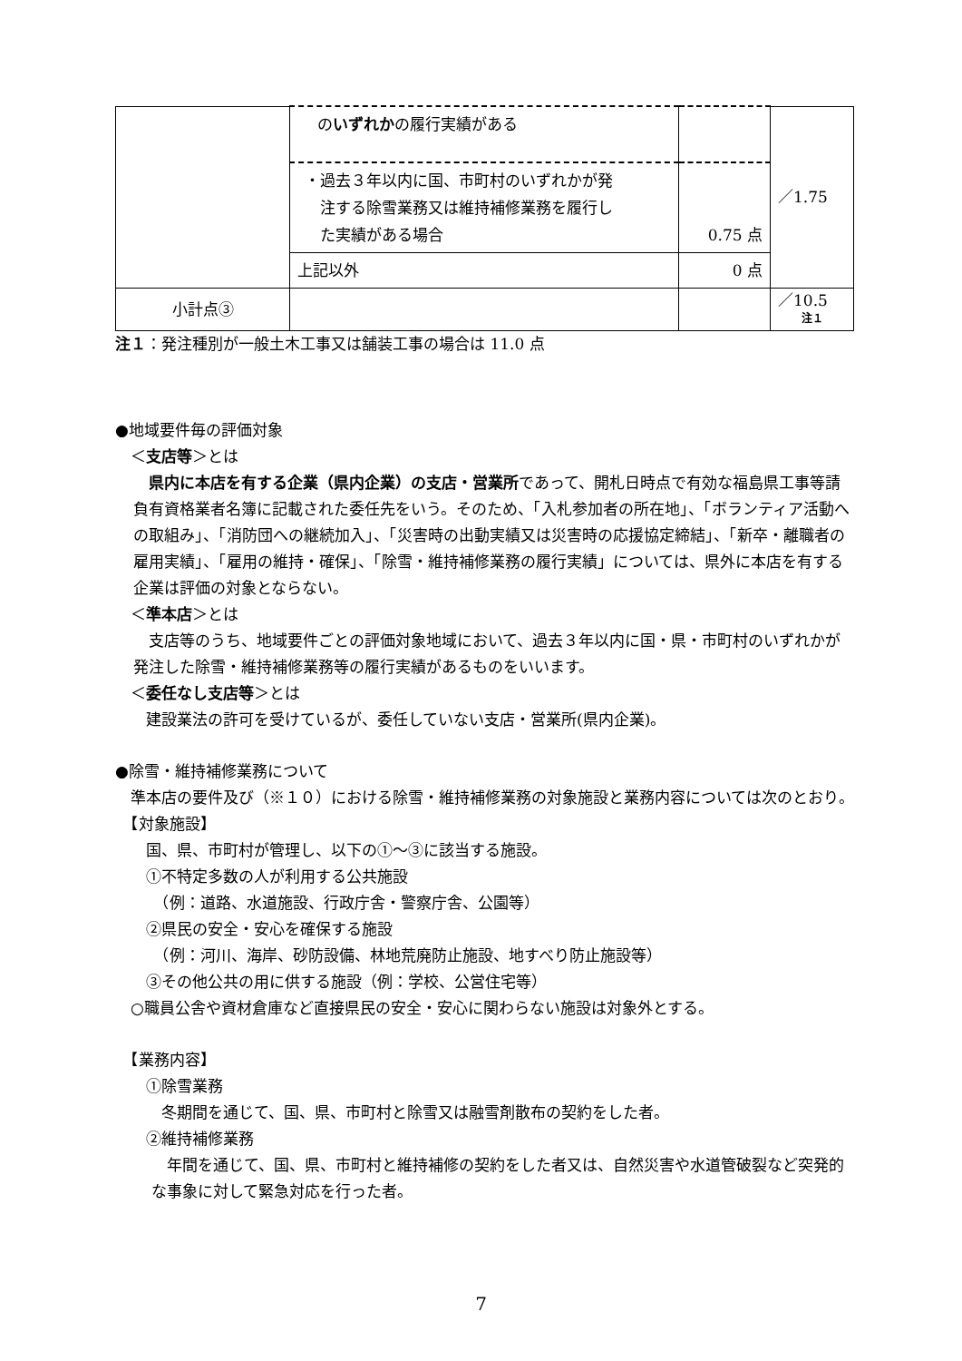| | の いずれか の履行実績がある | | ／1.75 |
| | ・過去３年以内に国、市町村のいずれかが発 注する除雪業務又は維持補修業務を履行し た実績がある場合 | 0.75 点 | |
| | 上記以外 | 0 点 | |
| 小計点③ | | | ／10.5 注１ |
注１：発注種別が一般土木工事又は舗装工事の場合は 11.0 点
●地域要件毎の評価対象
　＜支店等＞とは
　県内に本店を有する企業（県内企業）の支店・営業所であって、開札日時点で有効な福島県工事等請負有資格業者名簿に記載された委任先をいう。そのため、「入札参加者の所在地」、「ボランティア活動への取組み」、「消防団への継続加入」、「災害時の出動実績又は災害時の応援協定締結」、「新卒・離職者の雇用実績」、「雇用の維持・確保」、「除雪・維持補修業務の履行実績」については、県外に本店を有する企業は評価の対象とならない。
　＜準本店＞とは
　支店等のうち、地域要件ごとの評価対象地域において、過去３年以内に国・県・市町村のいずれかが発注した除雪・維持補修業務等の履行実績があるものをいいます。
　＜委任なし支店等＞とは
　　建設業法の許可を受けているが、委任していない支店・営業所(県内企業)。
●除雪・維持補修業務について
　準本店の要件及び（※１０）における除雪・維持補修業務の対象施設と業務内容については次のとおり。
　【対象施設】
　　国、県、市町村が管理し、以下の①～③に該当する施設。
　　①不特定多数の人が利用する公共施設
　　　（例：道路、水道施設、行政庁舎・警察庁舎、公園等）
　　②県民の安全・安心を確保する施設
　　　（例：河川、海岸、砂防設備、林地荒廃防止施設、地すべり防止施設等）
　　③その他公共の用に供する施設（例：学校、公営住宅等）
　○職員公舎や資材倉庫など直接県民の安全・安心に関わらない施設は対象外とする。
　【業務内容】
　　①除雪業務
　　　冬期間を通じて、国、県、市町村と除雪又は融雪剤散布の契約をした者。
　　②維持補修業務
　年間を通じて、国、県、市町村と維持補修の契約をした者又は、自然災害や水道管破裂など突発的な事象に対して緊急対応を行った者。
7